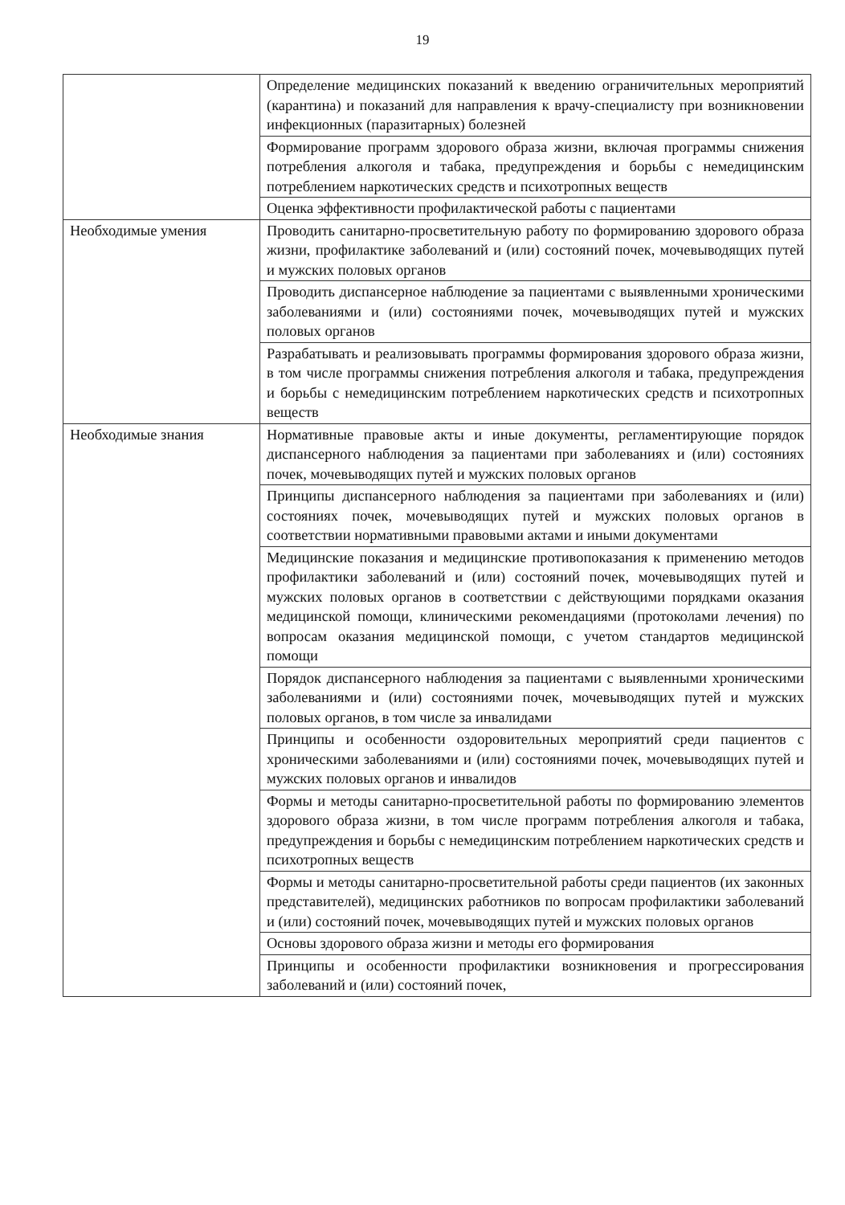19
| | Определение медицинских показаний к введению ограничительных мероприятий (карантина) и показаний для направления к врачу-специалисту при возникновении инфекционных (паразитарных) болезней |
| | Формирование программ здорового образа жизни, включая программы снижения потребления алкоголя и табака, предупреждения и борьбы с немедицинским потреблением наркотических средств и психотропных веществ |
| | Оценка эффективности профилактической работы с пациентами |
| Необходимые умения | Проводить санитарно-просветительную работу по формированию здорового образа жизни, профилактике заболеваний и (или) состояний почек, мочевыводящих путей и мужских половых органов |
| | Проводить диспансерное наблюдение за пациентами с выявленными хроническими заболеваниями и (или) состояниями почек, мочевыводящих путей и мужских половых органов |
| | Разрабатывать и реализовывать программы формирования здорового образа жизни, в том числе программы снижения потребления алкоголя и табака, предупреждения и борьбы с немедицинским потреблением наркотических средств и психотропных веществ |
| Необходимые знания | Нормативные правовые акты и иные документы, регламентирующие порядок диспансерного наблюдения за пациентами при заболеваниях и (или) состояниях почек, мочевыводящих путей и мужских половых органов |
| | Принципы диспансерного наблюдения за пациентами при заболеваниях и (или) состояниях почек, мочевыводящих путей и мужских половых органов в соответствии нормативными правовыми актами и иными документами |
| | Медицинские показания и медицинские противопоказания к применению методов профилактики заболеваний и (или) состояний почек, мочевыводящих путей и мужских половых органов в соответствии с действующими порядками оказания медицинской помощи, клиническими рекомендациями (протоколами лечения) по вопросам оказания медицинской помощи, с учетом стандартов медицинской помощи |
| | Порядок диспансерного наблюдения за пациентами с выявленными хроническими заболеваниями и (или) состояниями почек, мочевыводящих путей и мужских половых органов, в том числе за инвалидами |
| | Принципы и особенности оздоровительных мероприятий среди пациентов с хроническими заболеваниями и (или) состояниями почек, мочевыводящих путей и мужских половых органов и инвалидов |
| | Формы и методы санитарно-просветительной работы по формированию элементов здорового образа жизни, в том числе программ потребления алкоголя и табака, предупреждения и борьбы с немедицинским потреблением наркотических средств и психотропных веществ |
| | Формы и методы санитарно-просветительной работы среди пациентов (их законных представителей), медицинских работников по вопросам профилактики заболеваний и (или) состояний почек, мочевыводящих путей и мужских половых органов |
| | Основы здорового образа жизни и методы его формирования |
| | Принципы и особенности профилактики возникновения и прогрессирования заболеваний и (или) состояний почек, |